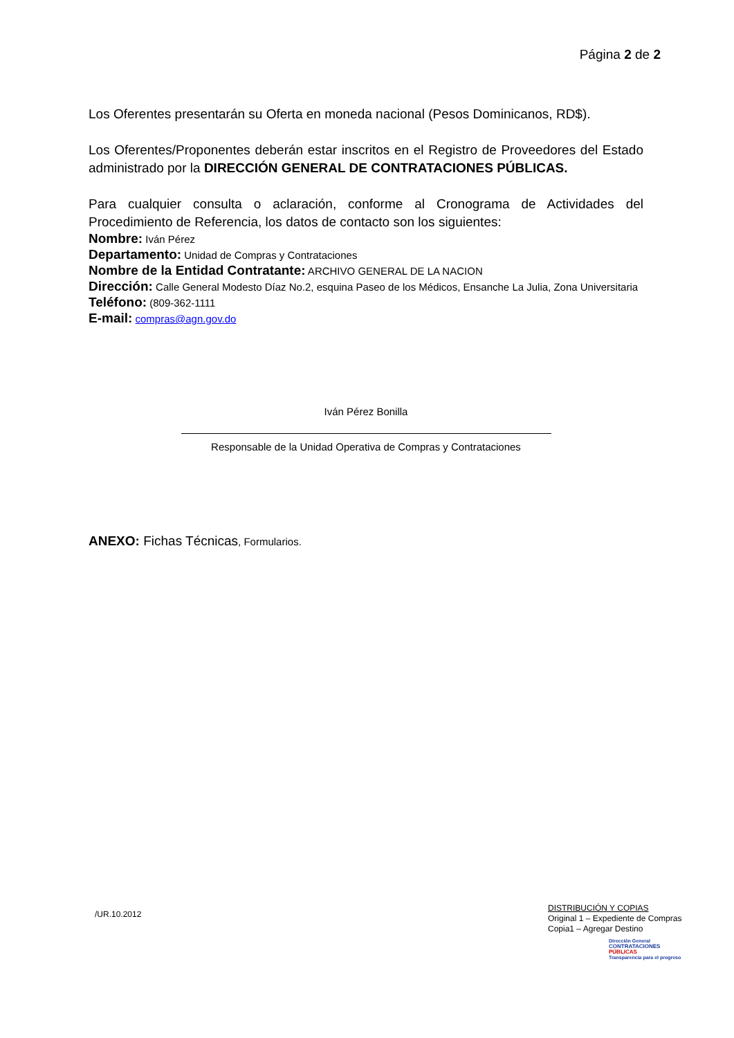Página 2 de 2
Los Oferentes presentarán su Oferta en moneda nacional (Pesos Dominicanos, RD$).
Los Oferentes/Proponentes deberán estar inscritos en el Registro de Proveedores del Estado administrado por la DIRECCIÓN GENERAL DE CONTRATACIONES PÚBLICAS.
Para cualquier consulta o aclaración, conforme al Cronograma de Actividades del Procedimiento de Referencia, los datos de contacto son los siguientes:
Nombre: Iván Pérez
Departamento: Unidad de Compras y Contrataciones
Nombre de la Entidad Contratante: ARCHIVO GENERAL DE LA NACION
Dirección: Calle General Modesto Díaz No.2, esquina Paseo de los Médicos, Ensanche La Julia, Zona Universitaria
Teléfono: (809-362-1111
E-mail: compras@agn.gov.do
Iván Pérez Bonilla
Responsable de la Unidad Operativa de Compras y Contrataciones
ANEXO: Fichas Técnicas, Formularios.
/UR.10.2012
DISTRIBUCIÓN Y COPIAS
Original 1 – Expediente de Compras
Copia1 – Agregar Destino
Dirección General
CONTRATACIONES
PÚBLICAS
Transparencia para el progreso